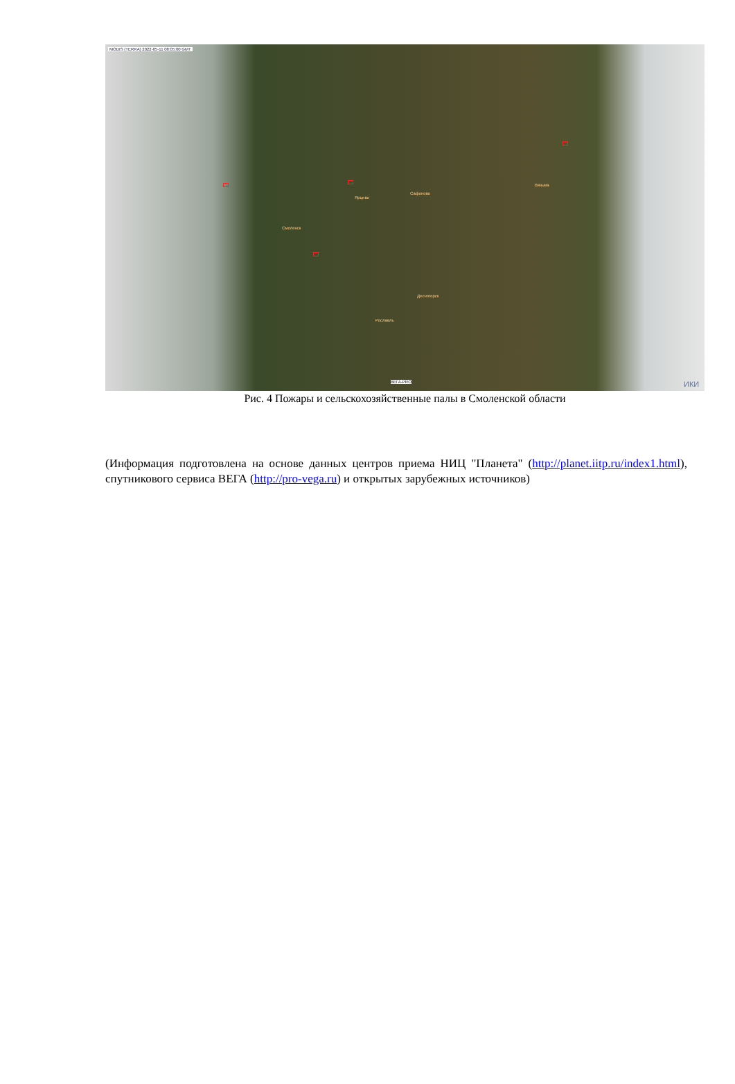MODIS (TERRA) 2022-05-11 08:05:00 GMT
Смоленск
Сафоново
Ярцево
Десногорск
Рославль
Вязьма
ВЕГА-PRO ИКИ
Рис. 4 Пожары и сельскохозяйственные палы в Смоленской области
(Информация подготовлена на основе данных центров приема НИЦ "Планета" (http://planet.iitp.ru/index1.html), спутникового сервиса ВЕГА (http://pro-vega.ru) и открытых зарубежных источников)